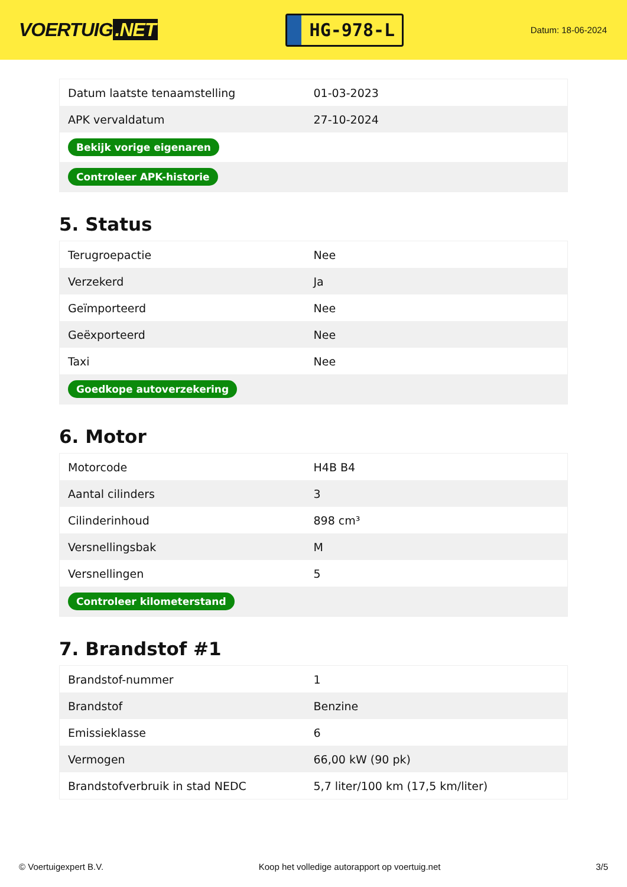VOERTUIG.NET
HG-978-L
Datum: 18-06-2024
| Datum laatste tenaamstelling | 01-03-2023 |
| APK vervaldatum | 27-10-2024 |
| Bekijk vorige eigenaren | |
| Controleer APK-historie | |
5. Status
| Terugroepactie | Nee |
| Verzekerd | Ja |
| Geïmporteerd | Nee |
| Geëxporteerd | Nee |
| Taxi | Nee |
| Goedkope autoverzekering | |
6. Motor
| Motorcode | H4B B4 |
| Aantal cilinders | 3 |
| Cilinderinhoud | 898 cm³ |
| Versnellingsbak | M |
| Versnellingen | 5 |
| Controleer kilometerstand | |
7. Brandstof #1
| Brandstof-nummer | 1 |
| Brandstof | Benzine |
| Emissieklasse | 6 |
| Vermogen | 66,00 kW (90 pk) |
| Brandstofverbruik in stad NEDC | 5,7 liter/100 km (17,5 km/liter) |
© Voertuigexpert B.V. Koop het volledige autorapport op voertuig.net 3/5